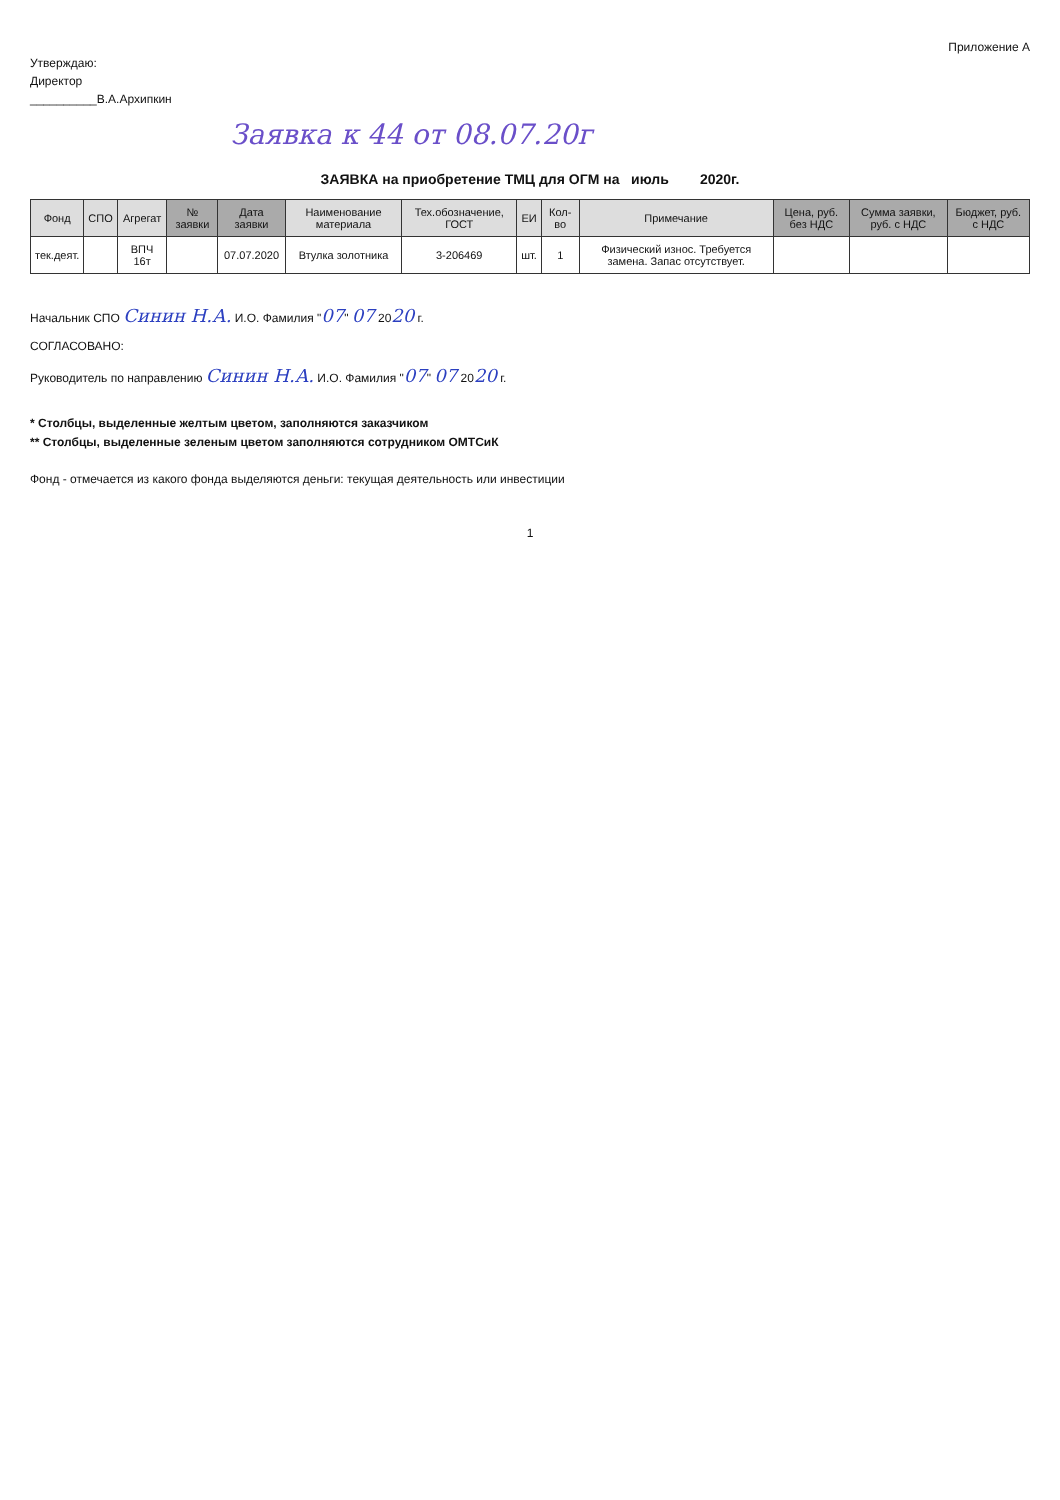Приложение А
Утверждаю:
Директор
__________В.А.Архипкин
Заявка к 44 от 08.07.20г
ЗАЯВКА на приобретение ТМЦ для ОГМ на июль 2020г.
| Фонд | СПО | Агрегат | № заявки | Дата заявки | Наименование материала | Тех.обозначение, ГОСТ | ЕИ | Кол-во | Примечание | Цена, руб. без НДС | Сумма заявки, руб. с НДС | Бюджет, руб. с НДС |
| --- | --- | --- | --- | --- | --- | --- | --- | --- | --- | --- | --- | --- |
| тек.деят. | | ВПЧ 16т | | 07.07.2020 | Втулка золотника | 3-206469 | шт. | 1 | Физический износ. Требуется замена. Запас отсутствует. | | | |
Начальник СПО Синин Н.А. И.О. Фамилия "07" 07 2020 г.
СОГЛАСОВАНО:
Руководитель по направлению Синин Н.А. И.О. Фамилия "07" 07 2020 г.
* Столбцы, выделенные желтым цветом, заполняются заказчиком
** Столбцы, выделенные зеленым цветом заполняются сотрудником ОМТСиК
Фонд - отмечается из какого фонда выделяются деньги: текущая деятельность или инвестиции
1